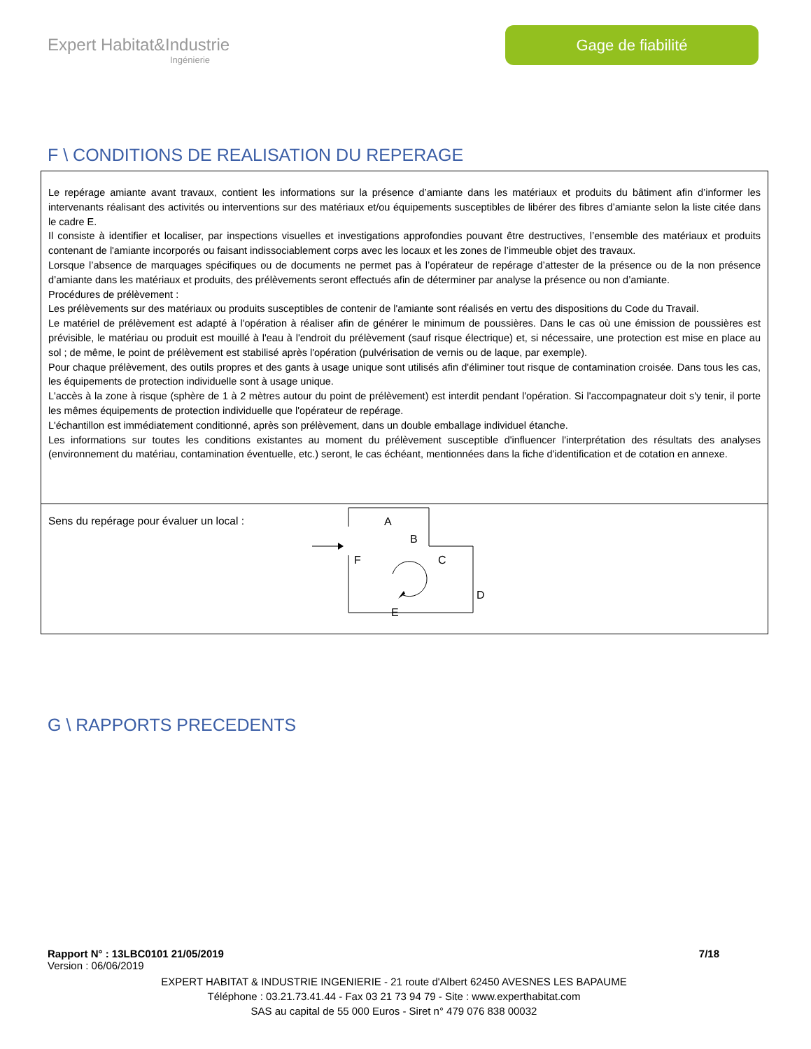Expert Habitat&Industrie
Ingénierie
Gage de fiabilité
F \ CONDITIONS DE REALISATION DU REPERAGE
Le repérage amiante avant travaux, contient les informations sur la présence d’amiante dans les matériaux et produits du bâtiment afin d’informer les intervenants réalisant des activités ou interventions sur des matériaux et/ou équipements susceptibles de libérer des fibres d’amiante selon la liste citée dans le cadre E.
Il consiste à identifier et localiser, par inspections visuelles et investigations approfondies pouvant être destructives, l’ensemble des matériaux et produits contenant de l'amiante incorporés ou faisant indissociablement corps avec les locaux et les zones de l’immeuble objet des travaux.
Lorsque l’absence de marquages spécifiques ou de documents ne permet pas à l’opérateur de repérage d’attester de la présence ou de la non présence d’amiante dans les matériaux et produits, des prélèvements seront effectués afin de déterminer par analyse la présence ou non d’amiante.
Procédures de prélèvement :
Les prélèvements sur des matériaux ou produits susceptibles de contenir de l'amiante sont réalisés en vertu des dispositions du Code du Travail.
Le matériel de prélèvement est adapté à l'opération à réaliser afin de générer le minimum de poussières. Dans le cas où une émission de poussières est prévisible, le matériau ou produit est mouillé à l'eau à l'endroit du prélèvement (sauf risque électrique) et, si nécessaire, une protection est mise en place au sol ; de même, le point de prélèvement est stabilisé après l'opération (pulvérisation de vernis ou de laque, par exemple).
Pour chaque prélèvement, des outils propres et des gants à usage unique sont utilisés afin d'éliminer tout risque de contamination croisée. Dans tous les cas, les équipements de protection individuelle sont à usage unique.
L'accès à la zone à risque (sphère de 1 à 2 mètres autour du point de prélèvement) est interdit pendant l'opération. Si l'accompagnateur doit s'y tenir, il porte les mêmes équipements de protection individuelle que l'opérateur de repérage.
L'échantillon est immédiatement conditionné, après son prélèvement, dans un double emballage individuel étanche.
Les informations sur toutes les conditions existantes au moment du prélèvement susceptible d'influencer l'interprétation des résultats des analyses (environnement du matériau, contamination éventuelle, etc.) seront, le cas échéant, mentionnées dans la fiche d'identification et de cotation en annexe.
Sens du repérage pour évaluer un local :
A
B
C
D
E
F
G \ RAPPORTS PRECEDENTS
Rapport N° : 13LBC0101 21/05/2019 7/18
Version : 06/06/2019
EXPERT HABITAT & INDUSTRIE INGENIERIE - 21 route d'Albert 62450 AVESNES LES BAPAUME
Téléphone : 03.21.73.41.44 - Fax 03 21 73 94 79 - Site : www.experthabitat.com
SAS au capital de 55 000 Euros - Siret n° 479 076 838 00032